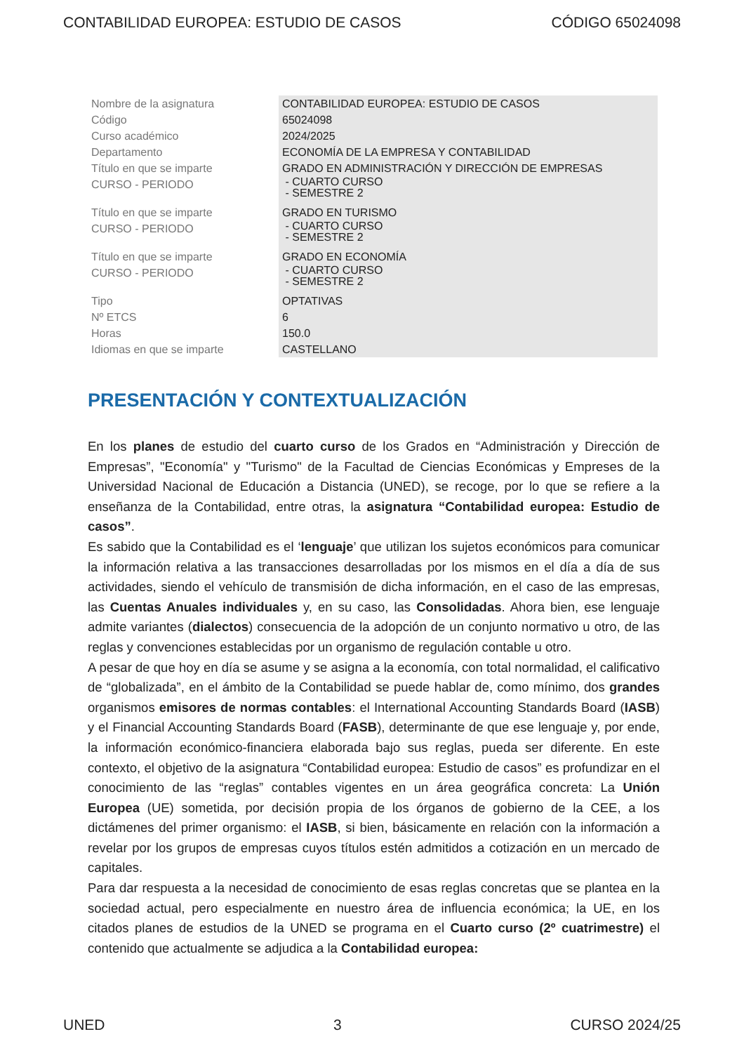CONTABILIDAD EUROPEA: ESTUDIO DE CASOS CÓDIGO 65024098
| Nombre de la asignatura | CONTABILIDAD EUROPEA: ESTUDIO DE CASOS |
| Código | 65024098 |
| Curso académico | 2024/2025 |
| Departamento | ECONOMÍA DE LA EMPRESA Y CONTABILIDAD |
| Título en que se imparte | GRADO EN ADMINISTRACIÓN Y DIRECCIÓN DE EMPRESAS |
| CURSO - PERIODO | - CUARTO CURSO - SEMESTRE 2 |
| Título en que se imparte | GRADO EN TURISMO |
| CURSO - PERIODO | - CUARTO CURSO - SEMESTRE 2 |
| Título en que se imparte | GRADO EN ECONOMÍA |
| CURSO - PERIODO | - CUARTO CURSO - SEMESTRE 2 |
| Tipo | OPTATIVAS |
| Nº ETCS | 6 |
| Horas | 150.0 |
| Idiomas en que se imparte | CASTELLANO |
PRESENTACIÓN Y CONTEXTUALIZACIÓN
En los planes de estudio del cuarto curso de los Grados en “Administración y Dirección de Empresas”, "Economía" y "Turismo" de la Facultad de Ciencias Económicas y Empreses de la Universidad Nacional de Educación a Distancia (UNED), se recoge, por lo que se refiere a la enseñanza de la Contabilidad, entre otras, la asignatura “Contabilidad europea: Estudio de casos”.
Es sabido que la Contabilidad es el ‘lenguaje’ que utilizan los sujetos económicos para comunicar la información relativa a las transacciones desarrolladas por los mismos en el día a día de sus actividades, siendo el vehículo de transmisión de dicha información, en el caso de las empresas, las Cuentas Anuales individuales y, en su caso, las Consolidadas. Ahora bien, ese lenguaje admite variantes (dialectos) consecuencia de la adopción de un conjunto normativo u otro, de las reglas y convenciones establecidas por un organismo de regulación contable u otro.
A pesar de que hoy en día se asume y se asigna a la economía, con total normalidad, el calificativo de “globalizada”, en el ámbito de la Contabilidad se puede hablar de, como mínimo, dos grandes organismos emisores de normas contables: el International Accounting Standards Board (IASB) y el Financial Accounting Standards Board (FASB), determinante de que ese lenguaje y, por ende, la información económico-financiera elaborada bajo sus reglas, pueda ser diferente. En este contexto, el objetivo de la asignatura “Contabilidad europea: Estudio de casos” es profundizar en el conocimiento de las “reglas” contables vigentes en un área geográfica concreta: La Unión Europea (UE) sometida, por decisión propia de los órganos de gobierno de la CEE, a los dictámenes del primer organismo: el IASB, si bien, básicamente en relación con la información a revelar por los grupos de empresas cuyos títulos estén admitidos a cotización en un mercado de capitales.
Para dar respuesta a la necesidad de conocimiento de esas reglas concretas que se plantea en la sociedad actual, pero especialmente en nuestro área de influencia económica; la UE, en los citados planes de estudios de la UNED se programa en el Cuarto curso (2º cuatrimestre) el contenido que actualmente se adjudica a la Contabilidad europea:
UNED 3 CURSO 2024/25